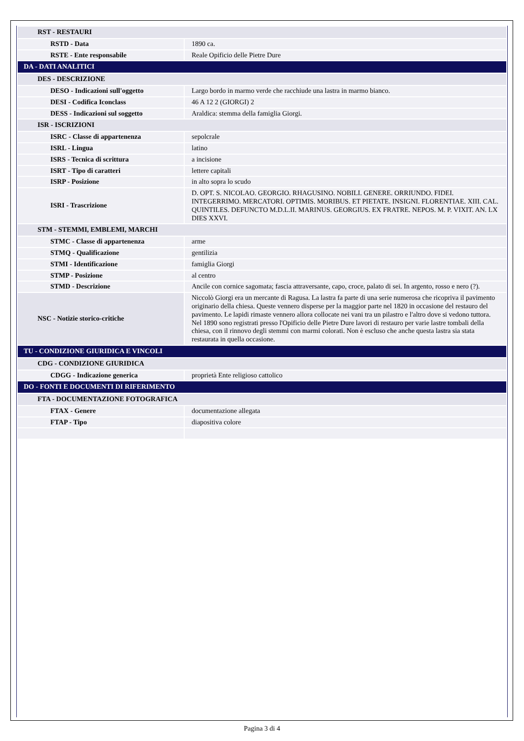| RST - RESTAURI | |
| RSTD - Data | 1890 ca. |
| RSTE - Ente responsabile | Reale Opificio delle Pietre Dure |
| DA - DATI ANALITICI | |
| DES - DESCRIZIONE | |
| DESO - Indicazioni sull'oggetto | Largo bordo in marmo verde che racchiude una lastra in marmo bianco. |
| DESI - Codifica Iconclass | 46 A 12 2 (GIORGI) 2 |
| DESS - Indicazioni sul soggetto | Araldica: stemma della famiglia Giorgi. |
| ISR - ISCRIZIONI | |
| ISRC - Classe di appartenenza | sepolcrale |
| ISRL - Lingua | latino |
| ISRS - Tecnica di scrittura | a incisione |
| ISRT - Tipo di caratteri | lettere capitali |
| ISRP - Posizione | in alto sopra lo scudo |
| ISRI - Trascrizione | D. OPT. S. NICOLAO. GEORGIO. RHAGUSINO. NOBILI. GENERE. ORRIUNDO. FIDEI. INTEGERRIMO. MERCATORI. OPTIMIS. MORIBUS. ET PIETATE. INSIGNI. FLORENTIAE. XIII. CAL. QUINTILES. DEFUNCTO M.D.L.II. MARINUS. GEORGIUS. EX FRATRE. NEPOS. M. P. VIXIT. AN. LX DIES XXVI. |
| STM - STEMMI, EMBLEMI, MARCHI | |
| STMC - Classe di appartenenza | arme |
| STMQ - Qualificazione | gentilizia |
| STMI - Identificazione | famiglia Giorgi |
| STMP - Posizione | al centro |
| STMD - Descrizione | Ancile con cornice sagomata; fascia attraversante, capo, croce, palato di sei. In argento, rosso e nero (?). |
| NSC - Notizie storico-critiche | Niccolò Giorgi era un mercante di Ragusa. La lastra fa parte di una serie numerosa che ricopriva il pavimento originario della chiesa. Queste vennero disperse per la maggior parte nel 1820 in occasione del restauro del pavimento. Le lapidi rimaste vennero allora collocate nei vani tra un pilastro e l'altro dove si vedono tuttora. Nel 1890 sono registrati presso l'Opificio delle Pietre Dure lavori di restauro per varie lastre tombali della chiesa, con il rinnovo degli stemmi con marmi colorati. Non è escluso che anche questa lastra sia stata restaurata in quella occasione. |
| TU - CONDIZIONE GIURIDICA E VINCOLI | |
| CDG - CONDIZIONE GIURIDICA | |
| CDGG - Indicazione generica | proprietà Ente religioso cattolico |
| DO - FONTI E DOCUMENTI DI RIFERIMENTO | |
| FTA - DOCUMENTAZIONE FOTOGRAFICA | |
| FTAX - Genere | documentazione allegata |
| FTAP - Tipo | diapositiva colore |
Pagina 3 di 4